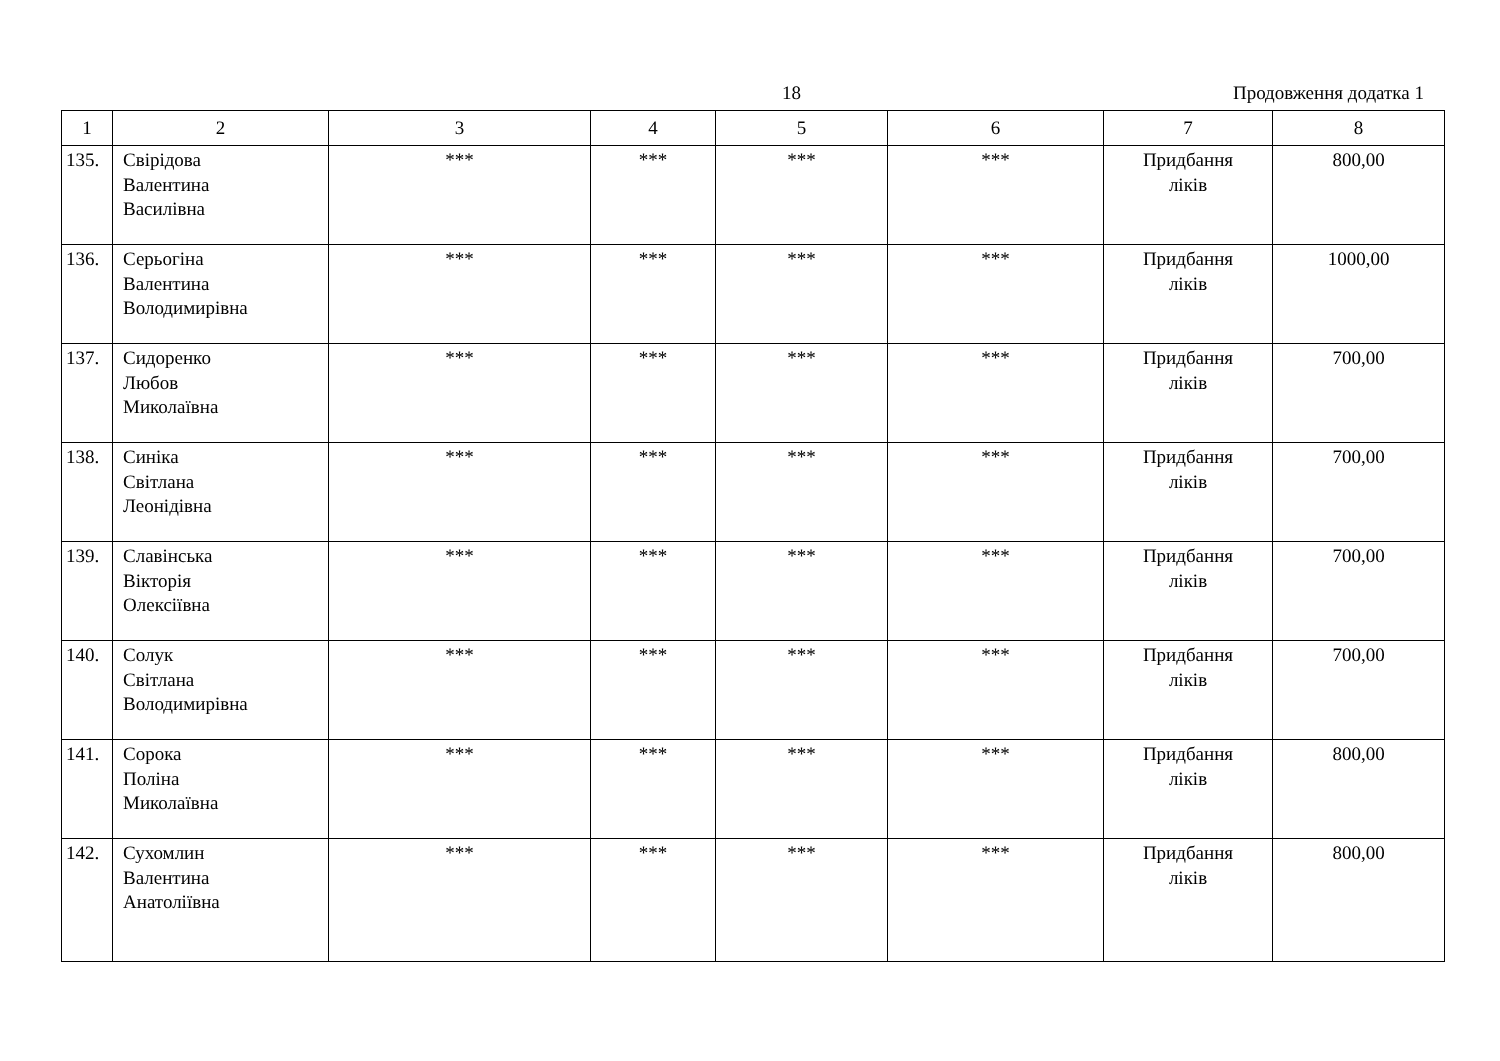18 Продовження додатка 1
| 1 | 2 | 3 | 4 | 5 | 6 | 7 | 8 |
| --- | --- | --- | --- | --- | --- | --- | --- |
| 135. | Свірідова Валентина Василівна | *** | *** | *** | *** | Придбання ліків | 800,00 |
| 136. | Серьогіна Валентина Володимирівна | *** | *** | *** | *** | Придбання ліків | 1000,00 |
| 137. | Сидоренко Любов Миколаївна | *** | *** | *** | *** | Придбання ліків | 700,00 |
| 138. | Синіка Світлана Леонідівна | *** | *** | *** | *** | Придбання ліків | 700,00 |
| 139. | Славінська Вікторія Олексіївна | *** | *** | *** | *** | Придбання ліків | 700,00 |
| 140. | Солук Світлана Володимирівна | *** | *** | *** | *** | Придбання ліків | 700,00 |
| 141. | Сорока Поліна Миколаївна | *** | *** | *** | *** | Придбання ліків | 800,00 |
| 142. | Сухомлин Валентина Анатоліївна | *** | *** | *** | *** | Придбання ліків | 800,00 |